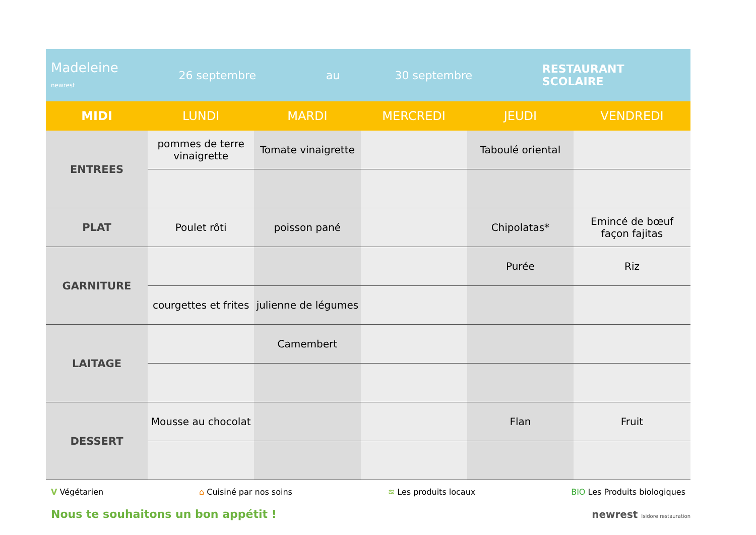Madeleine
newrest
26 septembre au 30 septembre RESTAURANT SCOLAIRE
| MIDI | LUNDI | MARDI | MERCREDI | JEUDI | VENDREDI |
| --- | --- | --- | --- | --- | --- |
| ENTREES | pommes de terre vinaigrette | Tomate vinaigrette | | Taboulé oriental | |
| PLAT | Poulet rôti | poisson pané | | Chipolatas* | Emincé de bœuf façon fajitas |
| GARNITURE | | | | Purée | Riz |
| | courgettes et frites | julienne de légumes | | | |
| LAITAGE | | Camembert | | | |
| DESSERT | Mousse au chocolat | | | Flan | Fruit |
V Végétarien ⌂ Cuisiné par nos soins ≋ Les produits locaux BIO Les Produits biologiques
Nous te souhaitons un bon appétit !
newrest Isidore restauration